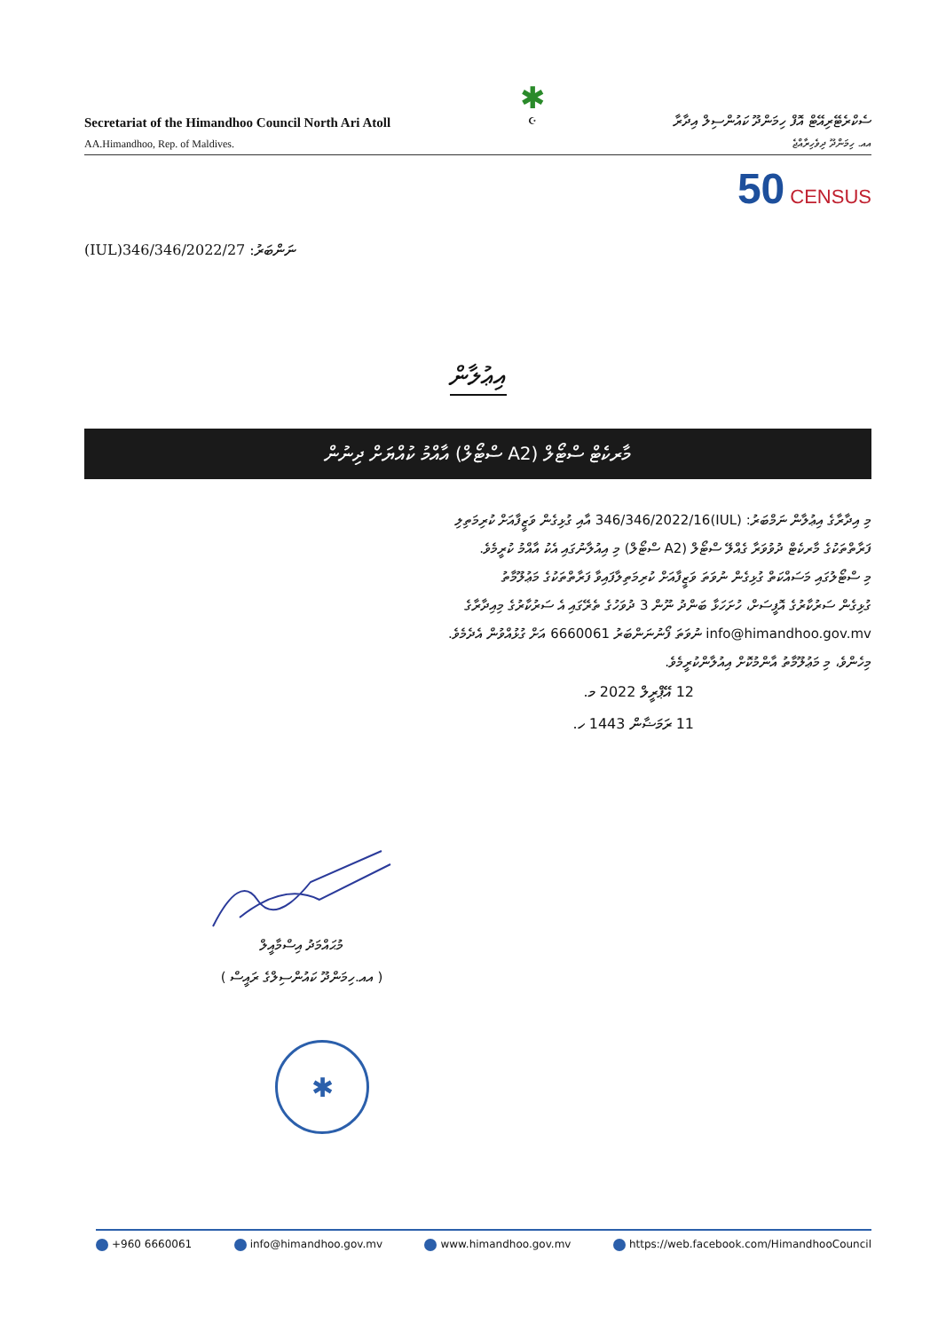Secretariat of the Himandhoo Council North Ari Atoll
AA.Himandhoo, Rep. of Maldives.
✱
☪
ސެކްރެޓޭރިއޭޓް އޮފް ހިމަންދޫ ކައުންސިލް އިދާރާ
އއ. ހިމަންދޫ ދިވެހިރާއްޖެ
50 CENSUS
(IUL)346/346/2022/27 ނަންބަރު:
އިޢުލާން
މާރކެޓް ސްޓޯލް (A2 ސްޓޯލް) އާއްމު ކުއްޔަށް ދިނުން
މި އިދާރާގެ އިޢުލާން ނަމްބަރު: (IUL)346/346/2022/16 އާއި ގުޅިގެން ވަޒީފާއަށް ކުރިމަތިލި
ފަރާތްތަކުގެ މާރކެޓް ދުވުވަރާ ގެއްލޭ ސްޓޯލް (A2 ސްޓޯލް) މި އިއުލާނުގައި އެކު އާއްމު ކުރީމެވެ.
މި ސްޓޯލުގައި މަސައްކަތް ގުޅިގެން ނުވަތަ ވަޒީފާއަށް ކުރިމަތިލާފައިވާ ފަރާތްތަކުގެ މަޢުލޫމާތު
ގުޅިގެން ސަރުކާރުގެ އޮފީސަށް، ހުށަހަޅާ ބަންދު ނޫން 3 ދުވަހުގެ ތެރޭގައި އެ ސަރުކާރުގެ މިއިދާރާގެ
info@himandhoo.gov.mv ނުވަތަ ފޯނުނަންބަރު 6660061 އަށް ގުޅުއްވުން އެދެމެވެ.
މިހެންވެ، މި މަޢުލޫމާތު އާންމުކޮށް އިއުލާންކުރީމެވެ.
12 އޭޕްރީލް 2022 މ.
11 ރަމަޟާން 1443 ހ.
މުޙައްމަދު އިސްމާއީލް
( އއ.ހިމަންދޫ ކައުންސިލްގެ ރައީސް )
✱
+960 6660061 info@himandhoo.gov.mv www.himandhoo.gov.mv https://web.facebook.com/HimandhooCouncil